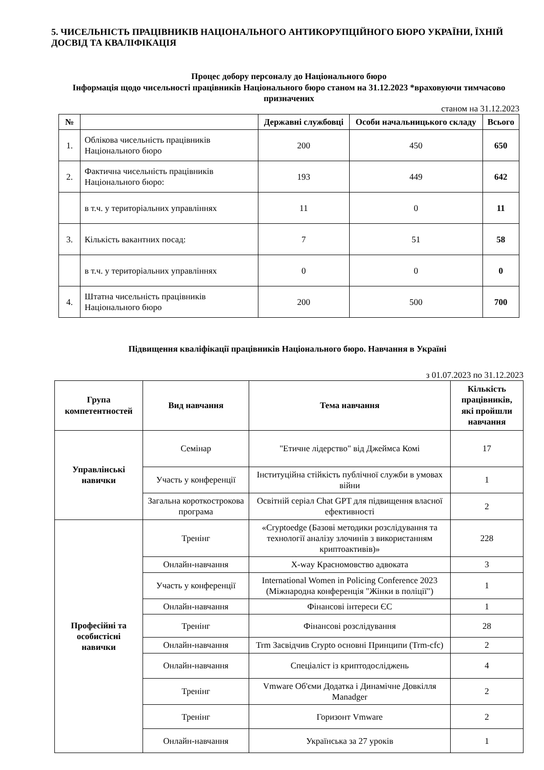5. ЧИСЕЛЬНІСТЬ ПРАЦІВНИКІВ НАЦІОНАЛЬНОГО АНТИКОРУПЦІЙНОГО БЮРО УКРАЇНИ, ЇХНІЙ ДОСВІД ТА КВАЛІФІКАЦІЯ
Процес добору персоналу до Національного бюро
Інформація щодо чисельності працівників Національного бюро станом на 31.12.2023 *враховуючи тимчасово призначених
станом на 31.12.2023
| № | | Державні службовці | Особи начальницького складу | Всього |
| --- | --- | --- | --- | --- |
| 1. | Облікова чисельність працівників Національного бюро | 200 | 450 | 650 |
| 2. | Фактична чисельність працівників Національного бюро: | 193 | 449 | 642 |
| | в т.ч. у територіальних управліннях | 11 | 0 | 11 |
| 3. | Кількість вакантних посад: | 7 | 51 | 58 |
| | в т.ч. у територіальних управліннях | 0 | 0 | 0 |
| 4. | Штатна чисельність працівників Національного бюро | 200 | 500 | 700 |
Підвищення кваліфікації працівників Національного бюро. Навчання в Україні
з 01.07.2023 по 31.12.2023
| Група компетентностей | Вид навчання | Тема навчання | Кількість працівників, які пройшли навчання |
| --- | --- | --- | --- |
| Управлінські навички | Семінар | "Етичне лідерство" від Джеймса Комі | 17 |
| | Участь у конференції | Інституційна стійкість публічної служби в умовах війни | 1 |
| | Загальна короткострокова програма | Освітній серіал Chat GPT для підвищення власної ефективності | 2 |
| Професійні та особистісні навички | Тренінг | «Cryptoedge (Базові методики розслідування та технології аналізу злочинів з використанням криптоактивів)» | 228 |
| | Онлайн-навчання | X-way Красномовство адвоката | 3 |
| | Участь у конференції | International Women in Policing Conference 2023 (Міжнародна конференція "Жінки в поліції") | 1 |
| | Онлайн-навчання | Фінансові інтереси ЄС | 1 |
| | Тренінг | Фінансові розслідування | 28 |
| | Онлайн-навчання | Trm Засвідчив Crypto основні Принципи (Trm-cfc) | 2 |
| | Онлайн-навчання | Спеціаліст із криптодосліджень | 4 |
| | Тренінг | Vmware Об'єми Додатка і Динамічне Довкілля Manadger | 2 |
| | Тренінг | Горизонт Vmware | 2 |
| | Онлайн-навчання | Українська за 27 уроків | 1 |